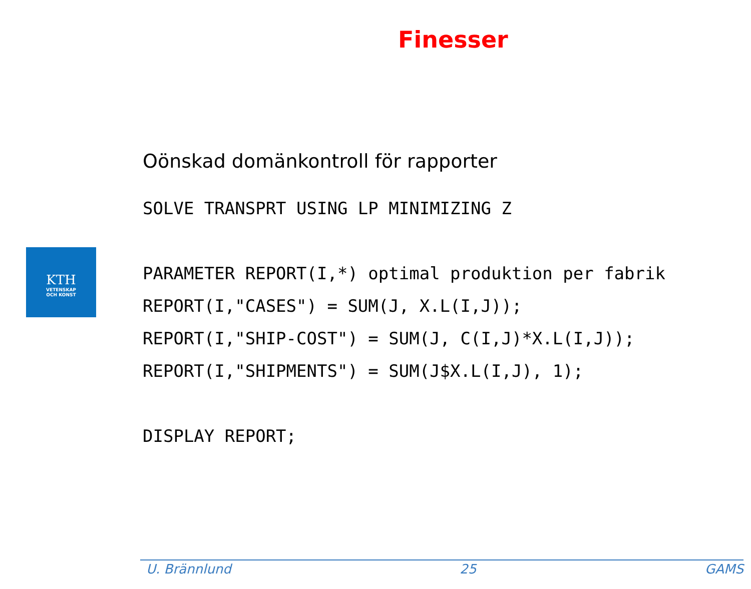Finesser
KTH
VETENSKAP
OCH KONST
Oönskad domänkontroll för rapporter
SOLVE TRANSPRT USING LP MINIMIZING Z

PARAMETER REPORT(I,*) optimal produktion per fabrik
REPORT(I,"CASES") = SUM(J, X.L(I,J));
REPORT(I,"SHIP-COST") = SUM(J, C(I,J)*X.L(I,J));
REPORT(I,"SHIPMENTS") = SUM(J$X.L(I,J), 1);

DISPLAY REPORT;
U. Brännlund 25 GAMS